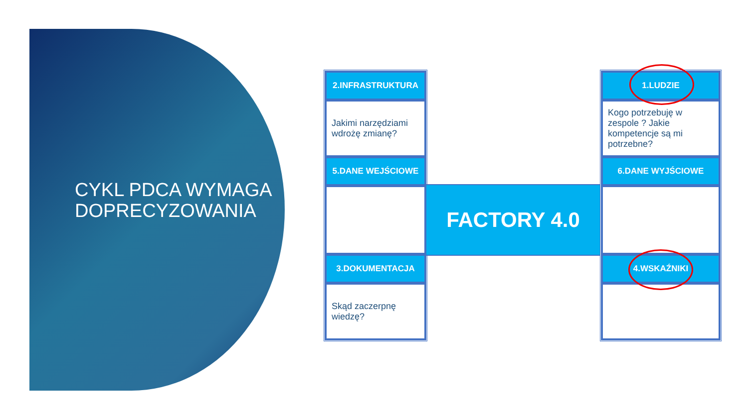CYKL PDCA WYMAGA DOPRECYZOWANIA
2.INFRASTRUKTURA
Jakimi narzędziami wdrożę zmianę?
5.DANE WEJŚCIOWE
3.DOKUMENTACJA
Skąd zaczerpnę wiedzę?
FACTORY 4.0
1.LUDZIE
Kogo potrzebuję w zespole ? Jakie kompetencje są mi potrzebne?
6.DANE WYJŚCIOWE
4.WSKAŹNIKI